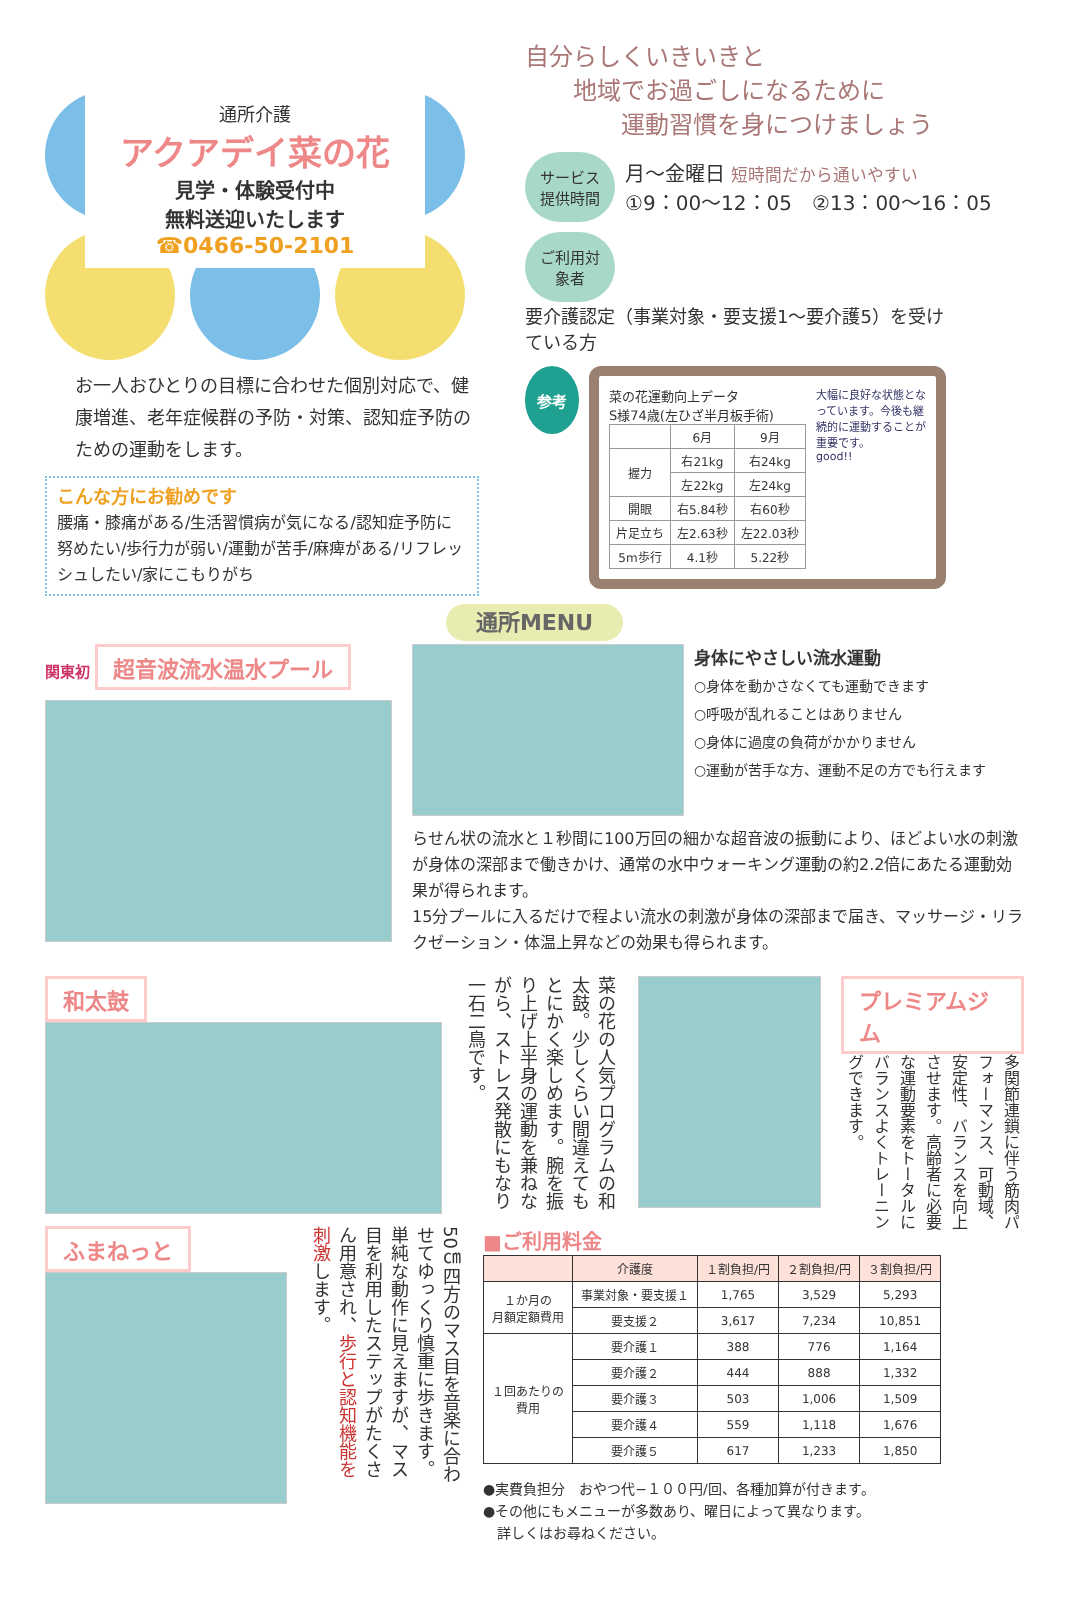通所介護
アクアデイ菜の花
見学・体験受付中
無料送迎いたします
☎0466-50-2101
お一人おひとりの目標に合わせた個別対応で、健康増進、老年症候群の予防・対策、認知症予防のための運動をします。
こんな方にお勧めです
腰痛・膝痛がある/生活習慣病が気になる/認知症予防に努めたい/歩行力が弱い/運動が苦手/麻痺がある/リフレッシュしたい/家にこもりがち
自分らしくいきいきと
　　地域でお過ごしになるために
　　　　運動習慣を身につけましょう
サービス提供時間 月〜金曜日 短時間だから通いやすい
①9：00〜12：05　②13：00〜16：05
ご利用対象者 要介護認定（事業対象・要支援1〜要介護5）を受けている方
参考
菜の花運動向上データ
S様74歳(左ひざ半月板手術)
| | 6月 | 9月 |
| 握力 | 右21kg | 右24kg |
| | 左22kg | 左24kg |
| 開眼 | 右5.84秒 | 右60秒 |
| 片足立ち | 左2.63秒 | 左22.03秒 |
| 5m歩行 | 4.1秒 | 5.22秒 |
大幅に良好な状態となっています。今後も継続的に運動することが重要です。
good!!
通所MENU
関東初 超音波流水温水プール
身体にやさしい流水運動
○身体を動かさなくても運動できます
○呼吸が乱れることはありません
○身体に過度の負荷がかかりません
○運動が苦手な方、運動不足の方でも行えます
らせん状の流水と１秒間に100万回の細かな超音波の振動により、ほどよい水の刺激が身体の深部まで働きかけ、通常の水中ウォーキング運動の約2.2倍にあたる運動効果が得られます。
15分プールに入るだけで程よい流水の刺激が身体の深部まで届き、マッサージ・リラクゼーション・体温上昇などの効果も得られます。
和太鼓
菜の花の人気プログラムの和太鼓。少しくらい間違えてもとにかく楽しめます。腕を振り上げ上半身の運動を兼ねながら、ストレス発散にもなり一石二鳥です。
プレミアムジム
多関節連鎖に伴う筋肉パフォーマンス、可動域、安定性、バランスを向上させます。高齢者に必要な運動要素をトータルにバランスよくトレーニングできます。
ふまねっと
50㎝四方のマス目を音楽に合わせてゆっくり慎重に歩きます。単純な動作に見えますが、マス目を利用したステップがたくさん用意され、歩行と認知機能を刺激します。
■ご利用料金
| | 介護度 | １割負担/円 | ２割負担/円 | ３割負担/円 |
| --- | --- | --- | --- | --- |
| １か月の 月額定額費用 | 事業対象・要支援１ | 1,765 | 3,529 | 5,293 |
| | 要支援２ | 3,617 | 7,234 | 10,851 |
| １回あたりの 費用 | 要介護１ | 388 | 776 | 1,164 |
| | 要介護２ | 444 | 888 | 1,332 |
| | 要介護３ | 503 | 1,006 | 1,509 |
| | 要介護４ | 559 | 1,118 | 1,676 |
| | 要介護５ | 617 | 1,233 | 1,850 |
●実費負担分　おやつ代−１００円/回、各種加算が付きます。
●その他にもメニューが多数あり、曜日によって異なります。
　詳しくはお尋ねください。